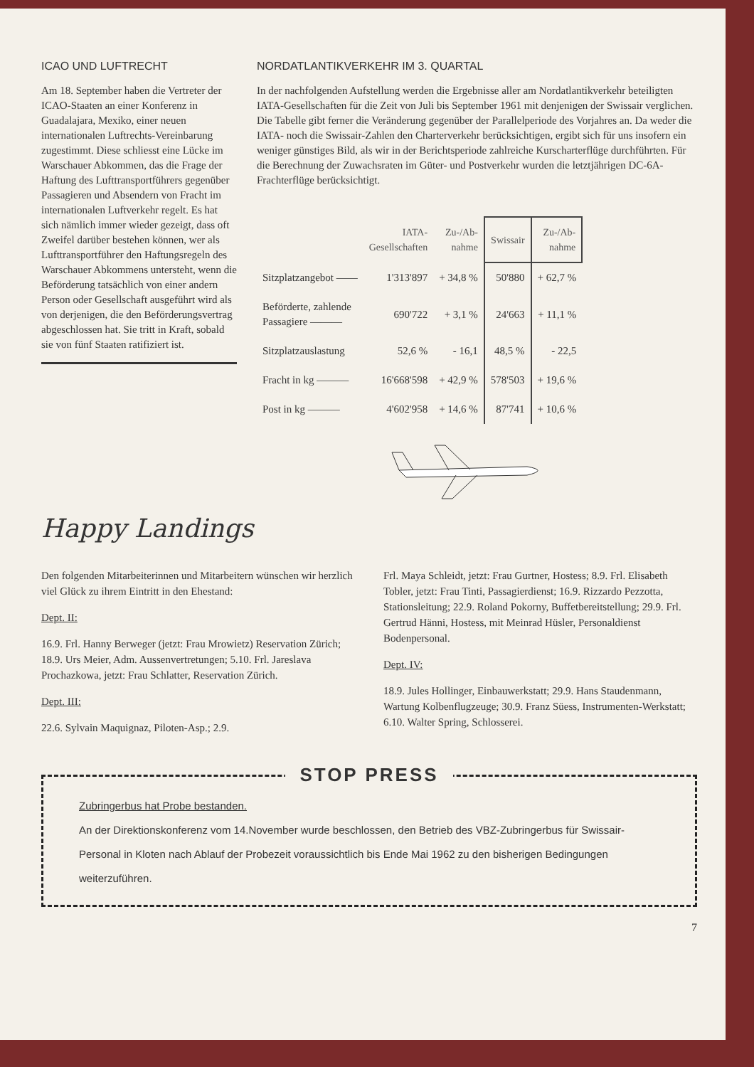ICAO UND LUFTRECHT
Am 18. September haben die Vertreter der ICAO-Staaten an einer Konferenz in Guadalajara, Mexiko, einer neuen internationalen Luftrechts-Vereinbarung zugestimmt. Diese schliesst eine Lücke im Warschauer Abkommen, das die Frage der Haftung des Lufttransportführers gegenüber Passagieren und Absendern von Fracht im internationalen Luftverkehr regelt. Es hat sich nämlich immer wieder gezeigt, dass oft Zweifel darüber bestehen können, wer als Lufttransportführer den Haftungsregeln des Warschauer Abkommens untersteht, wenn die Beförderung tatsächlich von einer andern Person oder Gesellschaft ausgeführt wird als von derjenigen, die den Beförderungsvertrag abgeschlossen hat. Sie tritt in Kraft, sobald sie von fünf Staaten ratifiziert ist.
NORDATLANTIKVERKEHR IM 3. QUARTAL
In der nachfolgenden Aufstellung werden die Ergebnisse aller am Nordatlantikverkehr beteiligten IATA-Gesellschaften für die Zeit von Juli bis September 1961 mit denjenigen der Swissair verglichen. Die Tabelle gibt ferner die Veränderung gegenüber der Parallelperiode des Vorjahres an. Da weder die IATA- noch die Swissair-Zahlen den Charterverkehr berücksichtigen, ergibt sich für uns insofern ein weniger günstiges Bild, als wir in der Berichtsperiode zahlreiche Kurscharterflüge durchführten. Für die Berechnung der Zuwachsraten im Güter- und Postverkehr wurden die letztjährigen DC-6A-Frachterflüge berücksichtigt.
| | IATA- Gesellschaften | Zu-/Ab- nahme | Swissair | Zu-/Ab- nahme |
| --- | --- | --- | --- | --- |
| Sitzplatzangebot —— | 1'313'897 | + 34,8 % | 50'880 | + 62,7 % |
| Beförderte, zahlende Passagiere ——— | 690'722 | + 3,1 % | 24'663 | + 11,1 % |
| Sitzplatzauslastung | 52,6 % | - 16,1 | 48,5 % | - 22,5 |
| Fracht in kg ——— | 16'668'598 | + 42,9 % | 578'503 | + 19,6 % |
| Post in kg ——— | 4'602'958 | + 14,6 % | 87'741 | + 10,6 % |
Happy Landings
Den folgenden Mitarbeiterinnen und Mitarbeitern wünschen wir herzlich viel Glück zu ihrem Eintritt in den Ehestand:
Dept. II:
16.9. Frl. Hanny Berweger (jetzt: Frau Mrowietz) Reservation Zürich; 18.9. Urs Meier, Adm. Aussenvertretungen; 5.10. Frl. Jareslava Prochazkowa, jetzt: Frau Schlatter, Reservation Zürich.
Dept. III:
22.6. Sylvain Maquignaz, Piloten-Asp.; 2.9.
Frl. Maya Schleidt, jetzt: Frau Gurtner, Hostess; 8.9. Frl. Elisabeth Tobler, jetzt: Frau Tinti, Passagierdienst; 16.9. Rizzardo Pezzotta, Stationsleitung; 22.9. Roland Pokorny, Buffetbereitstellung; 29.9. Frl. Gertrud Hänni, Hostess, mit Meinrad Hüsler, Personaldienst Bodenpersonal.
Dept. IV:
18.9. Jules Hollinger, Einbauwerkstatt; 29.9. Hans Staudenmann, Wartung Kolbenflugzeuge; 30.9. Franz Süess, Instrumenten-Werkstatt; 6.10. Walter Spring, Schlosserei.
STOP PRESS
Zubringerbus hat Probe bestanden.
An der Direktionskonferenz vom 14.November wurde beschlossen, den Betrieb des VBZ-Zubringerbus für Swissair-Personal in Kloten nach Ablauf der Probezeit voraussichtlich bis Ende Mai 1962 zu den bisherigen Bedingungen weiterzuführen.
7